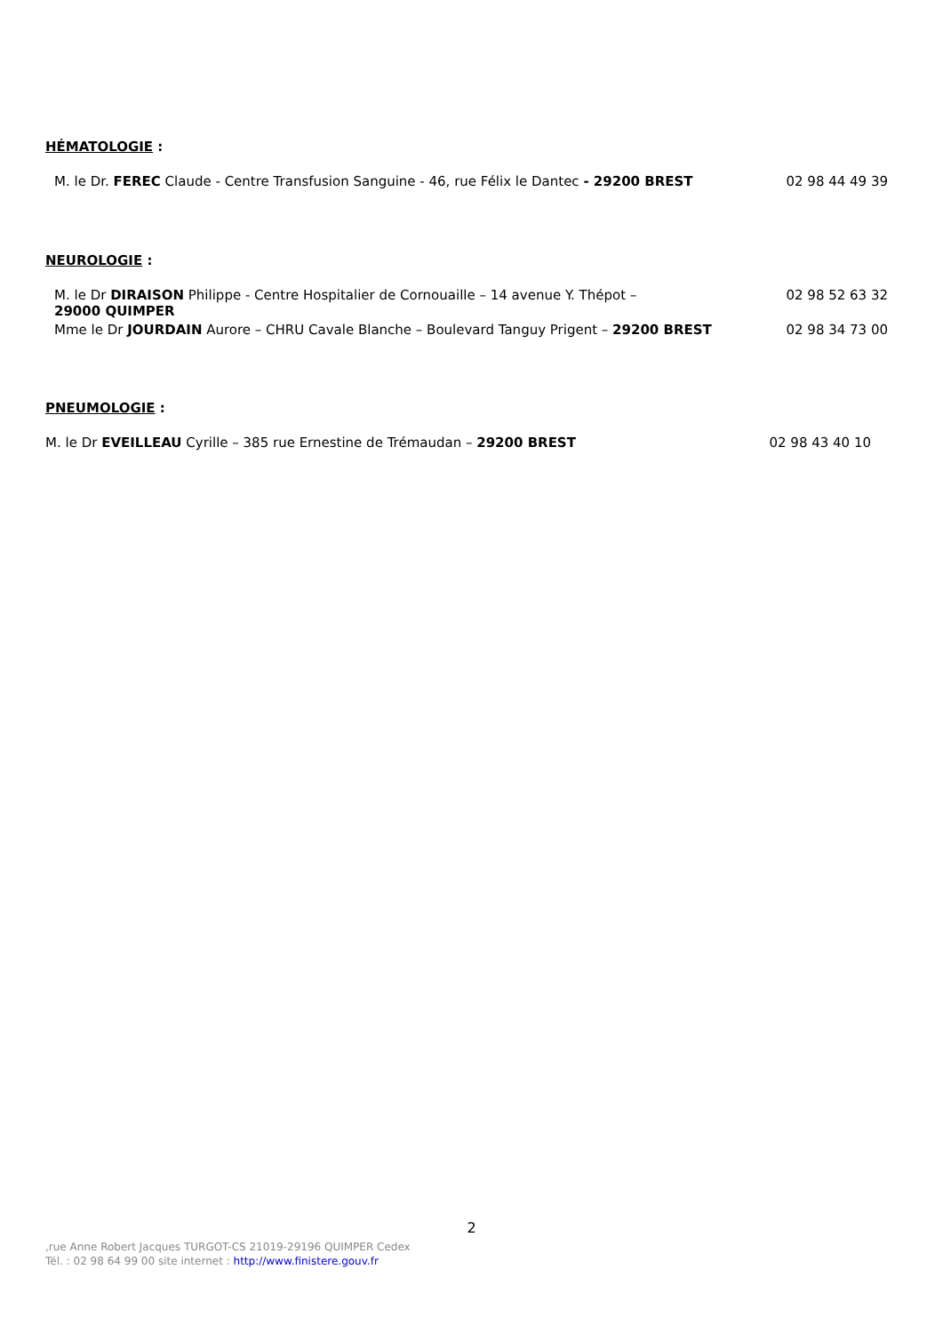HÉMATOLOGIE :
M. le Dr. FEREC Claude - Centre Transfusion Sanguine - 46, rue Félix le Dantec - 29200 BREST
02 98 44 49 39
NEUROLOGIE :
M. le Dr DIRAISON Philippe - Centre Hospitalier de Cornouaille – 14 avenue Y. Thépot –
29000 QUIMPER
02 98 52 63 32
Mme le Dr JOURDAIN Aurore – CHRU Cavale Blanche – Boulevard Tanguy Prigent – 29200 BREST
02 98 34 73 00
PNEUMOLOGIE :
M. le Dr EVEILLEAU Cyrille – 385 rue Ernestine de Trémaudan – 29200 BREST
02 98 43 40 10
2
,rue Anne Robert Jacques TURGOT-CS 21019-29196 QUIMPER Cedex
Tél. : 02 98 64 99 00 site internet : http://www.finistere.gouv.fr